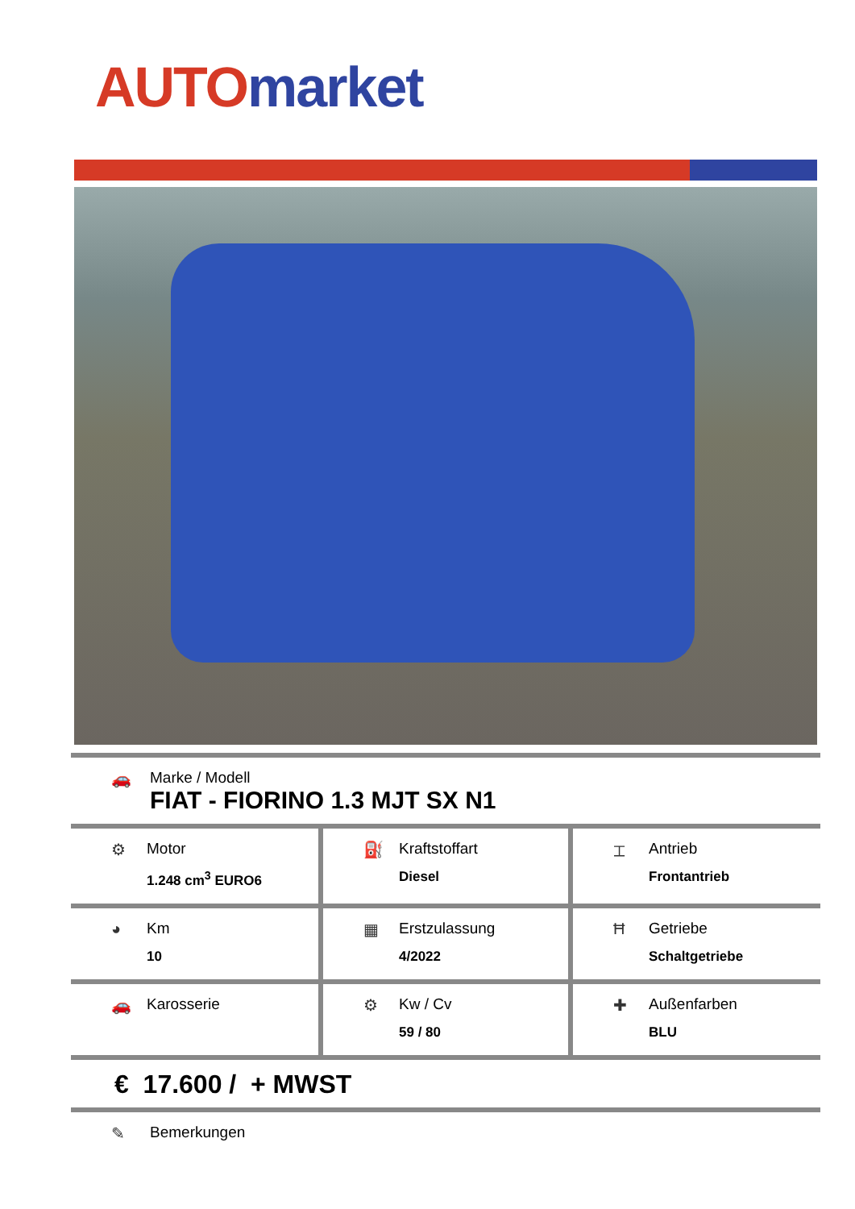AUTO market
🚗 Marke / Modell
FIAT - FIORINO 1.3 MJT SX N1
| ⚙ Motor 1.248 cm<sup>3</sup> EURO6 | ⛽ Kraftstoffart Diesel | ⌶ Antrieb Frontantrieb |
| ◕ Km 10 | ▦ Erstzulassung 4/2022 | Ħ Getriebe Schaltgetriebe |
| 🚗 Karosserie | ⚙ Kw / Cv 59 / 80 | ✚ Außenfarben BLU |
€ 17.600 / + MWST
✎ Bemerkungen